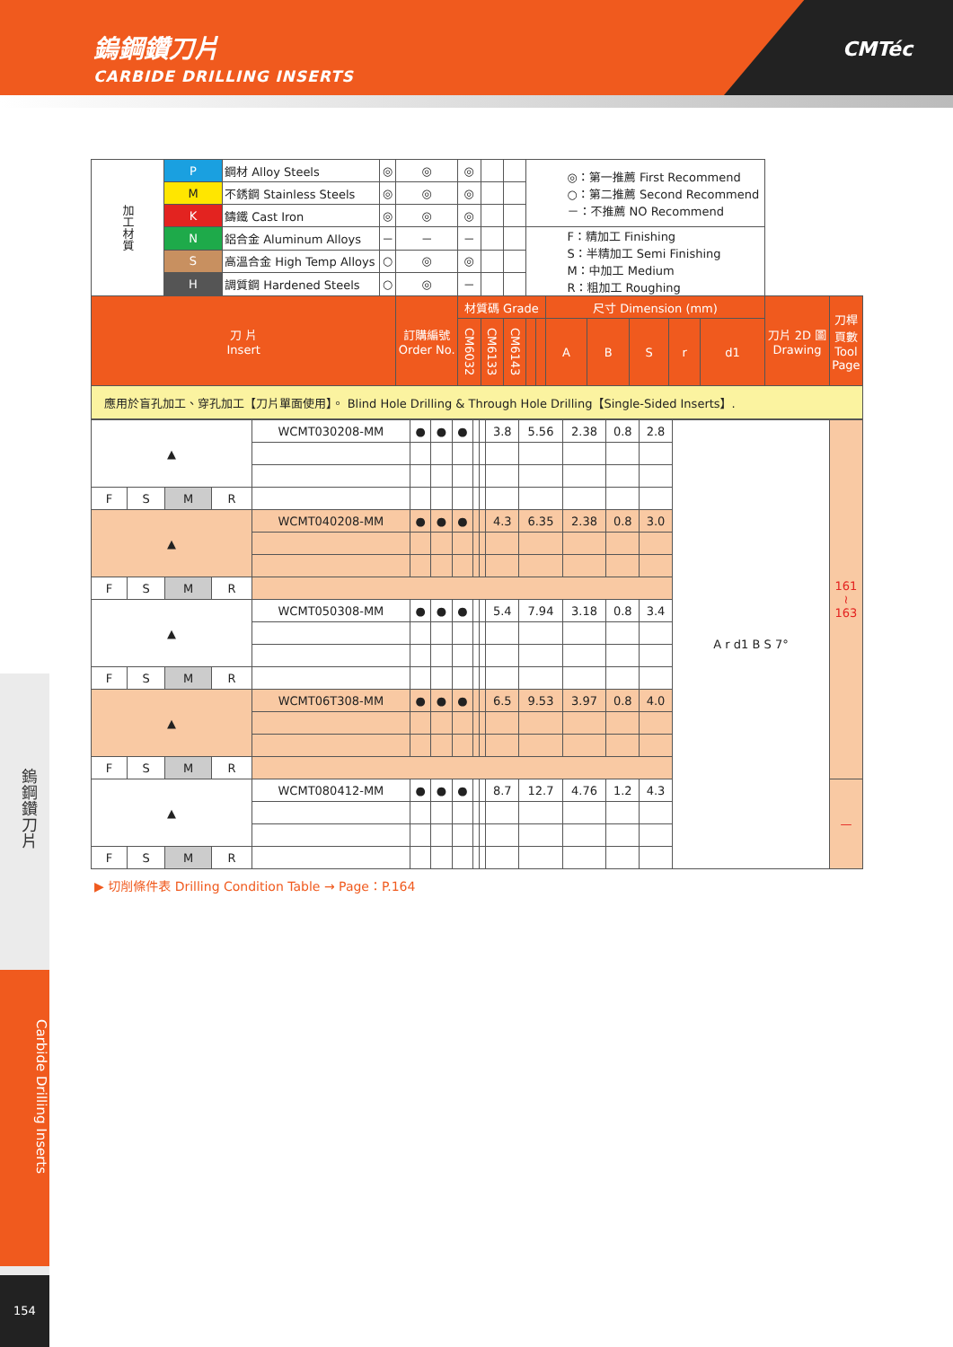鎢鋼鑽刀片
CARBIDE DRILLING INSERTS
CMTéc
| 加工材質 | P | 鋼材 Alloy Steels | ◎ | ◎ | ◎ | | | ◎：第一推薦 First Recommend ○：第二推薦 Second Recommend －：不推薦 NO Recommend | | | | | | | | |
| | M | 不銹鋼 Stainless Steels | ◎ | ◎ | ◎ | | | | | | | | | | | |
| | K | 鑄鐵 Cast Iron | ◎ | ◎ | ◎ | | | | | | | | | | | |
| | N | 鋁合金 Aluminum Alloys | － | － | － | | | F：精加工 Finishing S：半精加工 Semi Finishing M：中加工 Medium R：粗加工 Roughing | | | | | | | | |
| | S | 高溫合金 High Temp Alloys | ○ | ◎ | ◎ | | | | | | | | | | | |
| | H | 調質鋼 Hardened Steels | ○ | ◎ | － | | | | | | | | | | | |
| 刀 片 Insert | | | | 訂購編號 Order No. | 材質碼 Grade | | | | | 尺寸 Dimension (mm) | | | | | 刀片 2D 圖 Drawing | 刀桿 頁數 Tool Page |
| | | | | | CM6032 | CM6133 | CM6143 | | | A | B | S | r | d1 | | |
| 應用於盲孔加工、穿孔加工【刀片單面使用】。 Blind Hole Drilling & Through Hole Drilling【Single-Sided Inserts】. | | | | | | | | | | | | | | | | |
| ▲ | | | | WCMT030208-MM | ● | ● | ● | | | 3.8 | 5.56 | 2.38 | 0.8 | 2.8 | A r d1 B S 7° | 161 ≀ 163 |
| F | S | M | R | | | | | | | | | | | | | |
| ▲ | | | | WCMT040208-MM | ● | ● | ● | | | 4.3 | 6.35 | 2.38 | 0.8 | 3.0 | | |
| F | S | M | R | | | | | | | | | | | | | |
| ▲ | | | | WCMT050308-MM | ● | ● | ● | | | 5.4 | 7.94 | 3.18 | 0.8 | 3.4 | | |
| F | S | M | R | | | | | | | | | | | | | |
| ▲ | | | | WCMT06T308-MM | ● | ● | ● | | | 6.5 | 9.53 | 3.97 | 0.8 | 4.0 | | |
| F | S | M | R | | | | | | | | | | | | | |
| ▲ | | | | WCMT080412-MM | ● | ● | ● | | | 8.7 | 12.7 | 4.76 | 1.2 | 4.3 | | — |
| F | S | M | R | | | | | | | | | | | | | |
▶ 切削條件表 Drilling Condition Table → Page：P.164
鎢鋼鑽刀片
Carbide Drilling Inserts
154